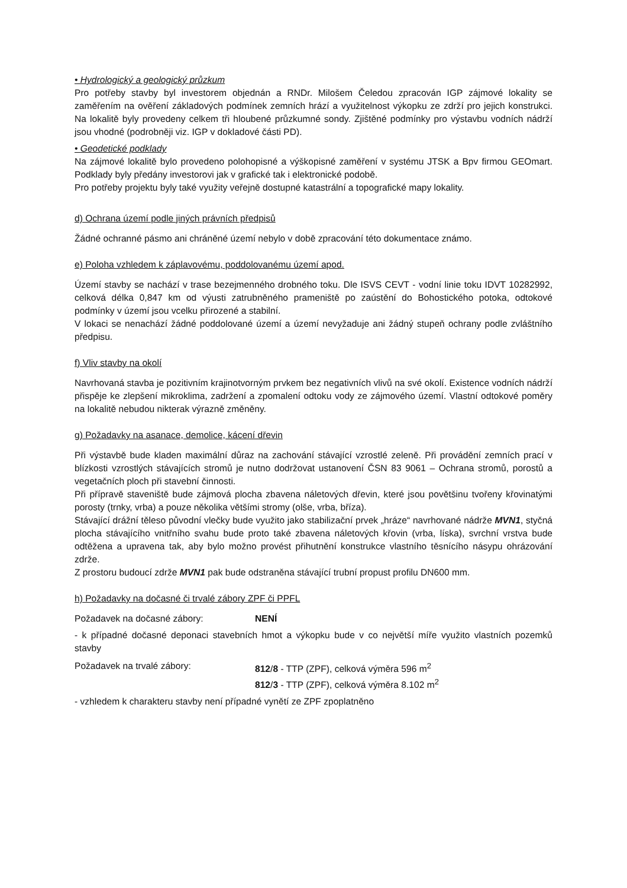• Hydrologický a geologický průzkum
Pro potřeby stavby byl investorem objednán a RNDr. Milošem Čeledou zpracován IGP zájmové lokality se zaměřením na ověření základových podmínek zemních hrází a využitelnost výkopku ze zdrží pro jejich konstrukci. Na lokalitě byly provedeny celkem tři hloubené průzkumné sondy. Zjištěné podmínky pro výstavbu vodních nádrží jsou vhodné (podrobněji viz. IGP v dokladové části PD).
• Geodetické podklady
Na zájmové lokalitě bylo provedeno polohopisné a výškopisné zaměření v systému JTSK a Bpv firmou GEOmart. Podklady byly předány investorovi jak v grafické tak i elektronické podobě.
Pro potřeby projektu byly také využity veřejně dostupné katastrální a topografické mapy lokality.
d) Ochrana území podle jiných právních předpisů
Žádné ochranné pásmo ani chráněné území nebylo v době zpracování této dokumentace známo.
e) Poloha vzhledem k záplavovému, poddolovanému území apod.
Území stavby se nachází v trase bezejmenného drobného toku. Dle ISVS CEVT - vodní linie toku IDVT 10282992, celková délka 0,847 km od výusti zatrubněného prameniště po zaústění do Bohostického potoka, odtokové podmínky v území jsou vcelku přirozené a stabilní.
V lokaci se nenachází žádné poddolované území a území nevyžaduje ani žádný stupeň ochrany podle zvláštního předpisu.
f) Vliv stavby na okolí
Navrhovaná stavba je pozitivním krajinotvorným prvkem bez negativních vlivů na své okolí. Existence vodních nádrží přispěje ke zlepšení mikroklima, zadržení a zpomalení odtoku vody ze zájmového území. Vlastní odtokové poměry na lokalitě nebudou nikterak výrazně změněny.
g) Požadavky na asanace, demolice, kácení dřevin
Při výstavbě bude kladen maximální důraz na zachování stávající vzrostlé zeleně. Při provádění zemních prací v blízkosti vzrostlých stávajících stromů je nutno dodržovat ustanovení ČSN 83 9061 – Ochrana stromů, porostů a vegetačních ploch při stavební činnosti.
Při přípravě staveniště bude zájmová plocha zbavena náletových dřevin, které jsou povětšinu tvořeny křovinatými porosty (trnky, vrba) a pouze několika většími stromy (olše, vrba, bříza).
Stávající drážní těleso původní vlečky bude využito jako stabilizační prvek „hráze“ navrhované nádrže MVN1, styčná plocha stávajícího vnitřního svahu bude proto také zbavena náletových křovin (vrba, líska), svrchní vrstva bude odtěžena a upravena tak, aby bylo možno provést přihutnění konstrukce vlastního těsnícího násypu ohrázování zdrže.
Z prostoru budoucí zdrže MVN1 pak bude odstraněna stávající trubní propust profilu DN600 mm.
h) Požadavky na dočasné či trvalé zábory ZPF či PPFL
Požadavek na dočasné zábory: NENÍ
- k případné dočasné deponaci stavebních hmot a výkopku bude v co největší míře využito vlastních pozemků stavby
Požadavek na trvalé zábory: 812/8 - TTP (ZPF), celková výměra 596 m<sup>2</sup>
812/3 - TTP (ZPF), celková výměra 8.102 m<sup>2</sup>
- vzhledem k charakteru stavby není případné vynětí ze ZPF zpoplatněno